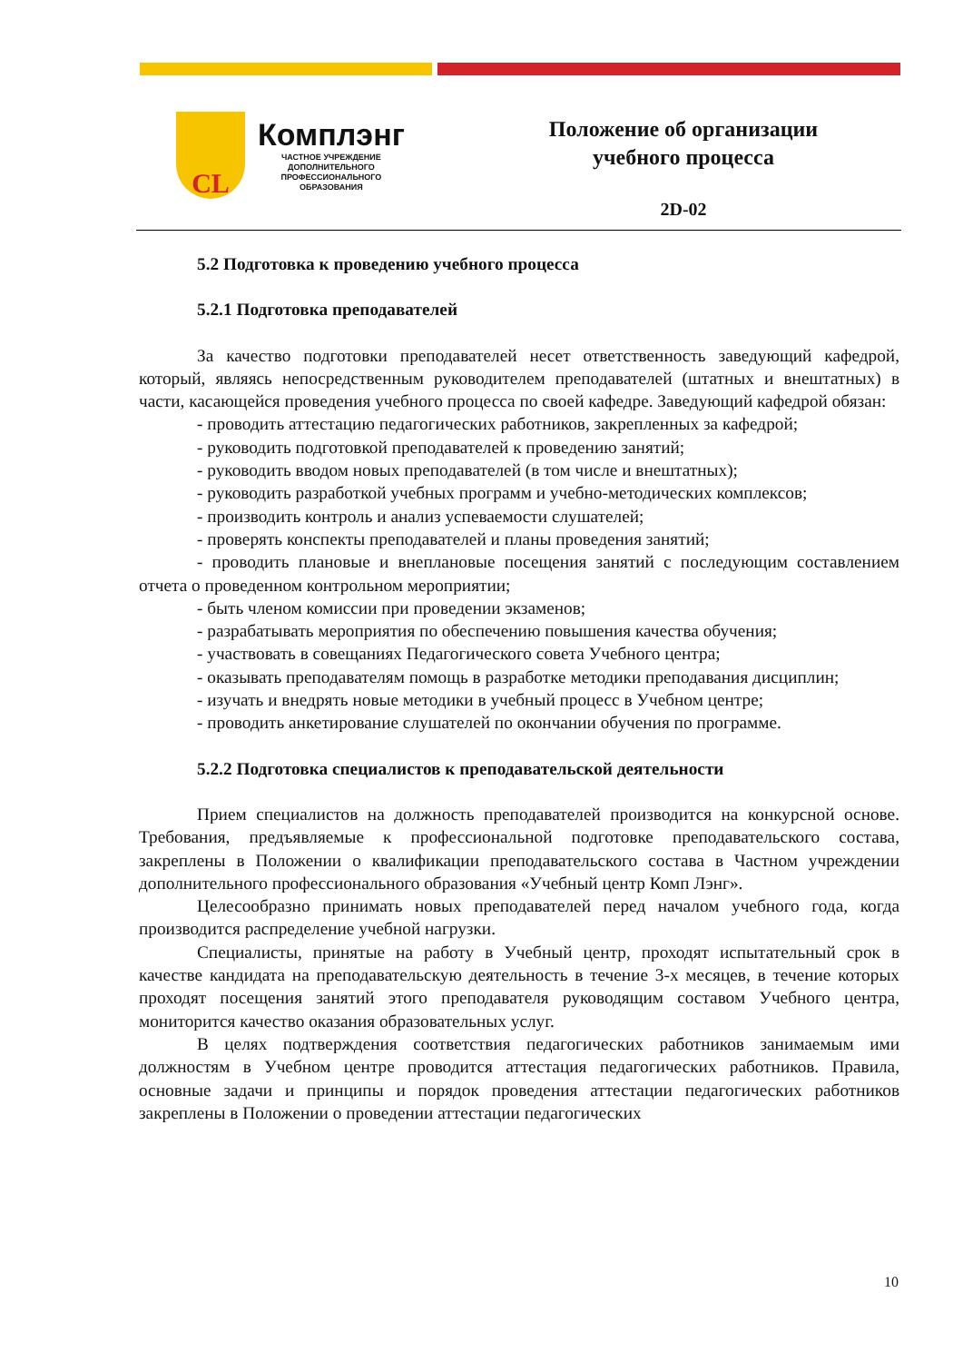CL
Комплэнг
ЧАСТНОЕ УЧРЕЖДЕНИЕ
ДОПОЛНИТЕЛЬНОГО
ПРОФЕССИОНАЛЬНОГО
ОБРАЗОВАНИЯ
Положение об организации
учебного процесса
2D-02
5.2 Подготовка к проведению учебного процесса
5.2.1 Подготовка преподавателей
За качество подготовки преподавателей несет ответственность заведующий кафедрой, который, являясь непосредственным руководителем преподавателей (штатных и внештатных) в части, касающейся проведения учебного процесса по своей кафедре. Заведующий кафедрой обязан:
- проводить аттестацию педагогических работников, закрепленных за кафедрой;
- руководить подготовкой преподавателей к проведению занятий;
- руководить вводом новых преподавателей (в том числе и внештатных);
- руководить разработкой учебных программ и учебно-методических комплексов;
- производить контроль и анализ успеваемости слушателей;
- проверять конспекты преподавателей и планы проведения занятий;
- проводить плановые и внеплановые посещения занятий с последующим составлением отчета о проведенном контрольном мероприятии;
- быть членом комиссии при проведении экзаменов;
- разрабатывать мероприятия по обеспечению повышения качества обучения;
- участвовать в совещаниях Педагогического совета Учебного центра;
- оказывать преподавателям помощь в разработке методики преподавания дисциплин;
- изучать и внедрять новые методики в учебный процесс в Учебном центре;
- проводить анкетирование слушателей по окончании обучения по программе.
5.2.2 Подготовка специалистов к преподавательской деятельности
Прием специалистов на должность преподавателей производится на конкурсной основе. Требования, предъявляемые к профессиональной подготовке преподавательского состава, закреплены в Положении о квалификации преподавательского состава в Частном учреждении дополнительного профессионального образования «Учебный центр Комп Лэнг».
Целесообразно принимать новых преподавателей перед началом учебного года, когда производится распределение учебной нагрузки.
Специалисты, принятые на работу в Учебный центр, проходят испытательный срок в качестве кандидата на преподавательскую деятельность в течение 3-х месяцев, в течение которых проходят посещения занятий этого преподавателя руководящим составом Учебного центра, мониторится качество оказания образовательных услуг.
В целях подтверждения соответствия педагогических работников занимаемым ими должностям в Учебном центре проводится аттестация педагогических работников. Правила, основные задачи и принципы и порядок проведения аттестации педагогических работников закреплены в Положении о проведении аттестации педагогических
10